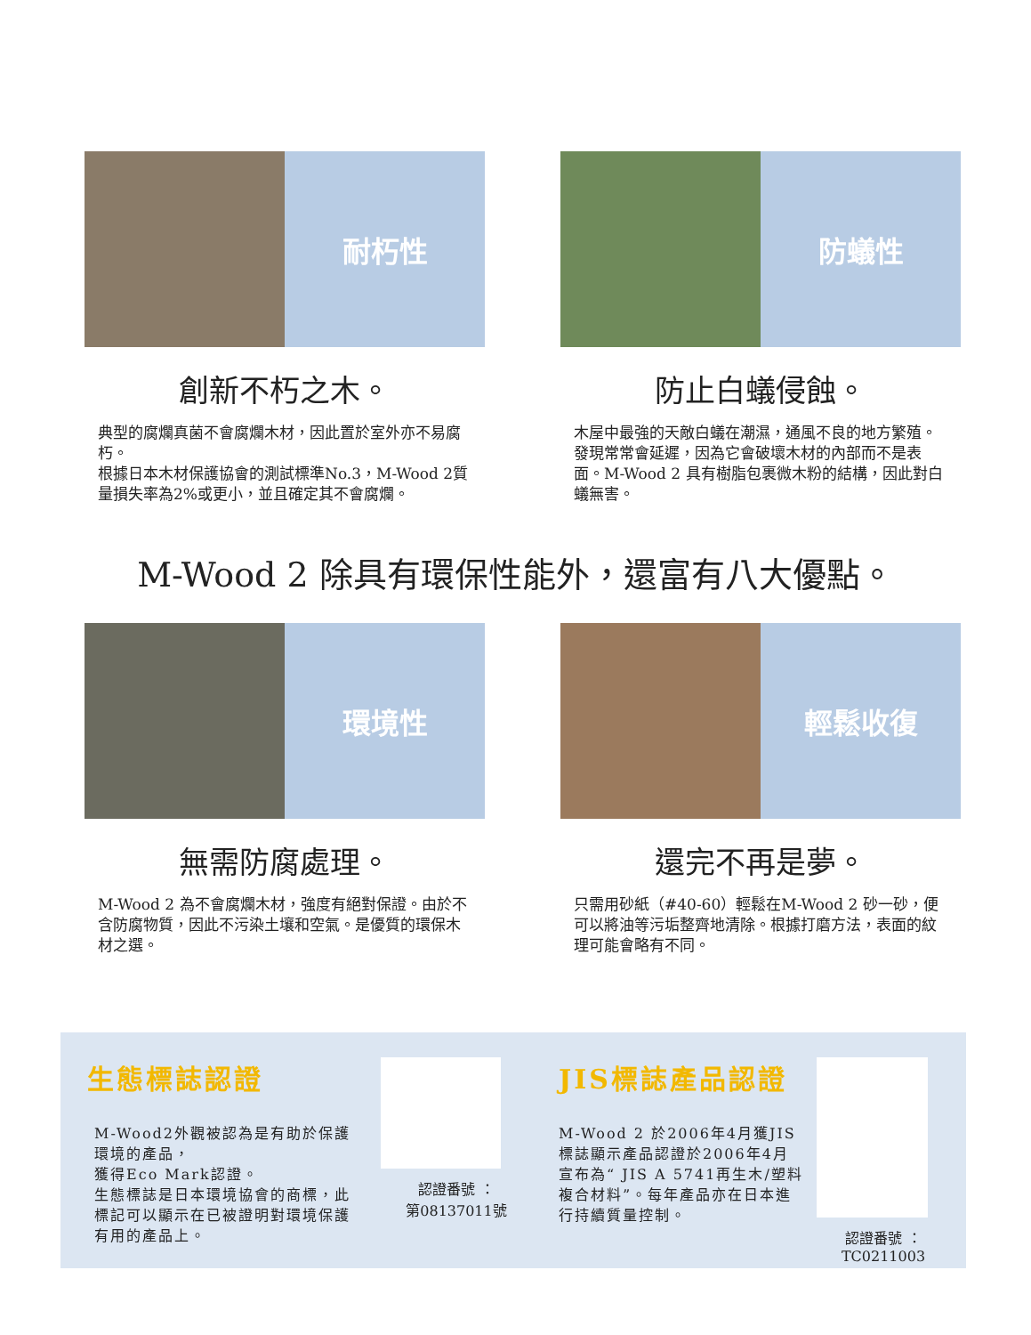耐朽性
創新不朽之木。
典型的腐爛真菌不會腐爛木材，因此置於室外亦不易腐朽。
根據日本木材保護協會的測試標準No.3，M-Wood 2質量損失率為2%或更小，並且確定其不會腐爛。
防蟻性
防止白蟻侵蝕。
木屋中最強的天敵白蟻在潮濕，通風不良的地方繁殖。發現常常會延遲，因為它會破壞木材的內部而不是表面。M-Wood 2 具有樹脂包裹微木粉的結構，因此對白蟻無害。
M-Wood 2 除具有環保性能外，還富有八大優點。
環境性
無需防腐處理。
M-Wood 2 為不會腐爛木材，強度有絕對保證。由於不含防腐物質，因此不污染土壤和空氣。是優質的環保木材之選。
輕鬆收復
還完不再是夢。
只需用砂紙（#40-60）輕鬆在M-Wood 2 砂一砂，便可以將油等污垢整齊地清除。根據打磨方法，表面的紋理可能會略有不同。
生態標誌認證
M-Wood2外觀被認為是有助於保護環境的產品，
獲得Eco Mark認證。
生態標誌是日本環境協會的商標，此標記可以顯示在已被證明對環境保護有用的產品上。
認證番號 ：
第08137011號
JIS標誌產品認證
M-Wood 2 於2006年4月獲JIS標誌顯示產品認證於2006年4月宣布為“ JIS A 5741再生木/塑料複合材料”。每年產品亦在日本進行持續質量控制。
認證番號 ：
TC0211003